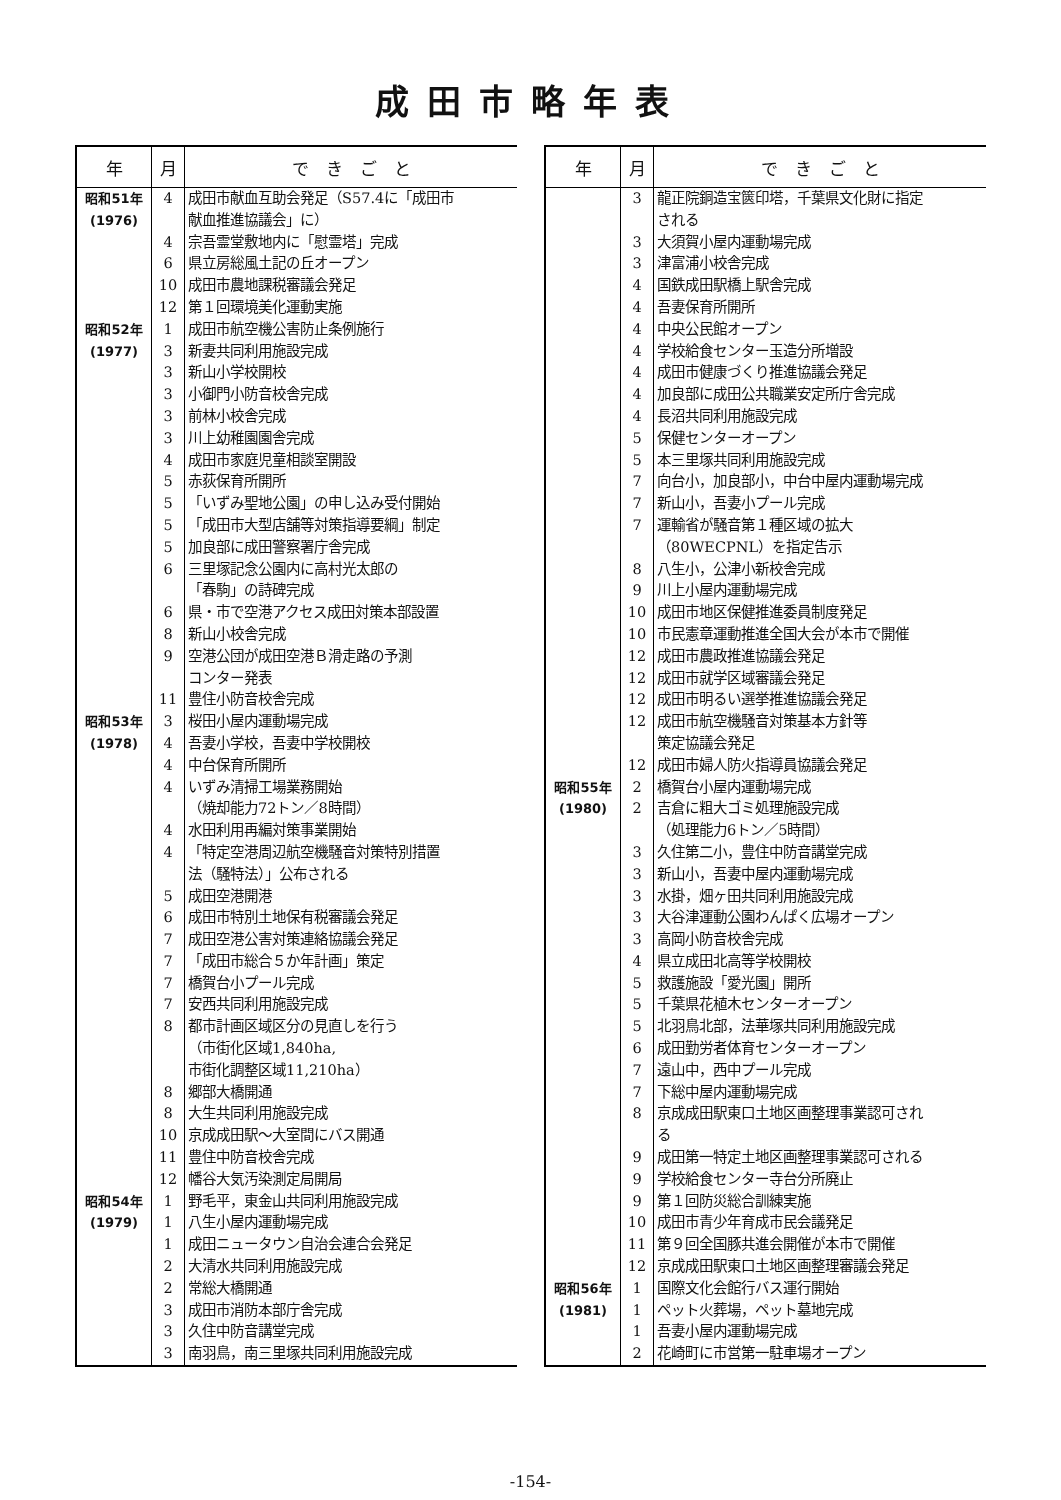成田市略年表
| 年 | 月 | で き ご と |
| --- | --- | --- |
| 昭和51年 | 4 | 成田市献血互助会発足（S57.4に「成田市 |
| (1976) | | 献血推進協議会」に） |
| | 4 | 宗吾霊堂敷地内に「慰霊塔」完成 |
| | 6 | 県立房総風土記の丘オープン |
| | 10 | 成田市農地課税審議会発足 |
| | 12 | 第１回環境美化運動実施 |
| 昭和52年 | 1 | 成田市航空機公害防止条例施行 |
| (1977) | 3 | 新妻共同利用施設完成 |
| | 3 | 新山小学校開校 |
| | 3 | 小御門小防音校舎完成 |
| | 3 | 前林小校舎完成 |
| | 3 | 川上幼稚園園舎完成 |
| | 4 | 成田市家庭児童相談室開設 |
| | 5 | 赤荻保育所開所 |
| | 5 | 「いずみ聖地公園」の申し込み受付開始 |
| | 5 | 「成田市大型店舗等対策指導要綱」制定 |
| | 5 | 加良部に成田警察署庁舎完成 |
| | 6 | 三里塚記念公園内に高村光太郎の |
| | | 「春駒」の詩碑完成 |
| | 6 | 県・市で空港アクセス成田対策本部設置 |
| | 8 | 新山小校舎完成 |
| | 9 | 空港公団が成田空港Ｂ滑走路の予測 |
| | | コンター発表 |
| | 11 | 豊住小防音校舎完成 |
| 昭和53年 | 3 | 桜田小屋内運動場完成 |
| (1978) | 4 | 吾妻小学校，吾妻中学校開校 |
| | 4 | 中台保育所開所 |
| | 4 | いずみ清掃工場業務開始 |
| | | （焼却能力72トン／8時間） |
| | 4 | 水田利用再編対策事業開始 |
| | 4 | 「特定空港周辺航空機騒音対策特別措置 |
| | | 法（騒特法）」公布される |
| | 5 | 成田空港開港 |
| | 6 | 成田市特別土地保有税審議会発足 |
| | 7 | 成田空港公害対策連絡協議会発足 |
| | 7 | 「成田市総合５か年計画」策定 |
| | 7 | 橋賀台小プール完成 |
| | 7 | 安西共同利用施設完成 |
| | 8 | 都市計画区域区分の見直しを行う |
| | | （市街化区域1,840ha, |
| | | 市街化調整区域11,210ha） |
| | 8 | 郷部大橋開通 |
| | 8 | 大生共同利用施設完成 |
| | 10 | 京成成田駅～大室間にバス開通 |
| | 11 | 豊住中防音校舎完成 |
| | 12 | 幡谷大気汚染測定局開局 |
| 昭和54年 | 1 | 野毛平，東金山共同利用施設完成 |
| (1979) | 1 | 八生小屋内運動場完成 |
| | 1 | 成田ニュータウン自治会連合会発足 |
| | 2 | 大清水共同利用施設完成 |
| | 2 | 常総大橋開通 |
| | 3 | 成田市消防本部庁舎完成 |
| | 3 | 久住中防音講堂完成 |
| | 3 | 南羽鳥，南三里塚共同利用施設完成 |
| 年 | 月 | で き ご と |
| --- | --- | --- |
| | 3 | 龍正院銅造宝篋印塔，千葉県文化財に指定 |
| | | される |
| | 3 | 大須賀小屋内運動場完成 |
| | 3 | 津富浦小校舎完成 |
| | 4 | 国鉄成田駅橋上駅舎完成 |
| | 4 | 吾妻保育所開所 |
| | 4 | 中央公民館オープン |
| | 4 | 学校給食センター玉造分所増設 |
| | 4 | 成田市健康づくり推進協議会発足 |
| | 4 | 加良部に成田公共職業安定所庁舎完成 |
| | 4 | 長沼共同利用施設完成 |
| | 5 | 保健センターオープン |
| | 5 | 本三里塚共同利用施設完成 |
| | 7 | 向台小，加良部小，中台中屋内運動場完成 |
| | 7 | 新山小，吾妻小プール完成 |
| | 7 | 運輸省が騒音第１種区域の拡大 |
| | | （80WECPNL）を指定告示 |
| | 8 | 八生小，公津小新校舎完成 |
| | 9 | 川上小屋内運動場完成 |
| | 10 | 成田市地区保健推進委員制度発足 |
| | 10 | 市民憲章運動推進全国大会が本市で開催 |
| | 12 | 成田市農政推進協議会発足 |
| | 12 | 成田市就学区域審議会発足 |
| | 12 | 成田市明るい選挙推進協議会発足 |
| | 12 | 成田市航空機騒音対策基本方針等 |
| | | 策定協議会発足 |
| | 12 | 成田市婦人防火指導員協議会発足 |
| 昭和55年 | 2 | 橋賀台小屋内運動場完成 |
| (1980) | 2 | 吉倉に粗大ゴミ処理施設完成 |
| | | （処理能力6トン／5時間） |
| | 3 | 久住第二小，豊住中防音講堂完成 |
| | 3 | 新山小，吾妻中屋内運動場完成 |
| | 3 | 水掛，畑ヶ田共同利用施設完成 |
| | 3 | 大谷津運動公園わんぱく広場オープン |
| | 3 | 高岡小防音校舎完成 |
| | 4 | 県立成田北高等学校開校 |
| | 5 | 救護施設「愛光園」開所 |
| | 5 | 千葉県花植木センターオープン |
| | 5 | 北羽鳥北部，法華塚共同利用施設完成 |
| | 6 | 成田勤労者体育センターオープン |
| | 7 | 遠山中，西中プール完成 |
| | 7 | 下総中屋内運動場完成 |
| | 8 | 京成成田駅東口土地区画整理事業認可され |
| | | る |
| | 9 | 成田第一特定土地区画整理事業認可される |
| | 9 | 学校給食センター寺台分所廃止 |
| | 9 | 第１回防災総合訓練実施 |
| | 10 | 成田市青少年育成市民会議発足 |
| | 11 | 第９回全国豚共進会開催が本市で開催 |
| | 12 | 京成成田駅東口土地区画整理審議会発足 |
| 昭和56年 | 1 | 国際文化会館行バス運行開始 |
| (1981) | 1 | ペット火葬場，ペット墓地完成 |
| | 1 | 吾妻小屋内運動場完成 |
| | 2 | 花崎町に市営第一駐車場オープン |
-154-